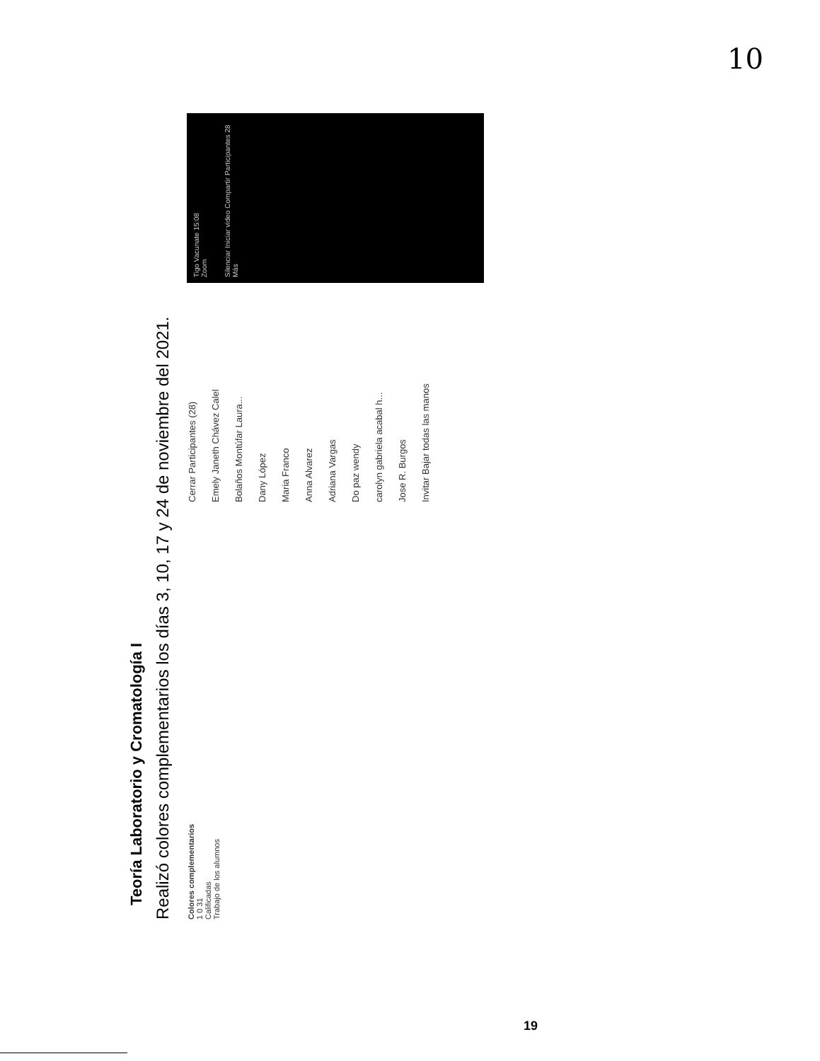10
Teoría Laboratorio y Cromatología I
Realizó colores complementarios los días 3, 10, 17 y 24 de noviembre del 2021.
Colores complementarios
1 0 31
Calificadas
Trabajo de los alumnos
Cerrar Participantes (28)
Emely Janeth Chávez Calel
Bolaños Montúfar Laura...
Dany López
Maria Franco
Anna Alvarez
Adriana Vargas
Do paz wendy
carolyn gabriela acabal h...
Jose R. Burgos
Invitar Bajar todas las manos
Tigo Vacunate 15:08
Zoom
Silenciar Iniciar video Compartir Participantes 28 Más
19